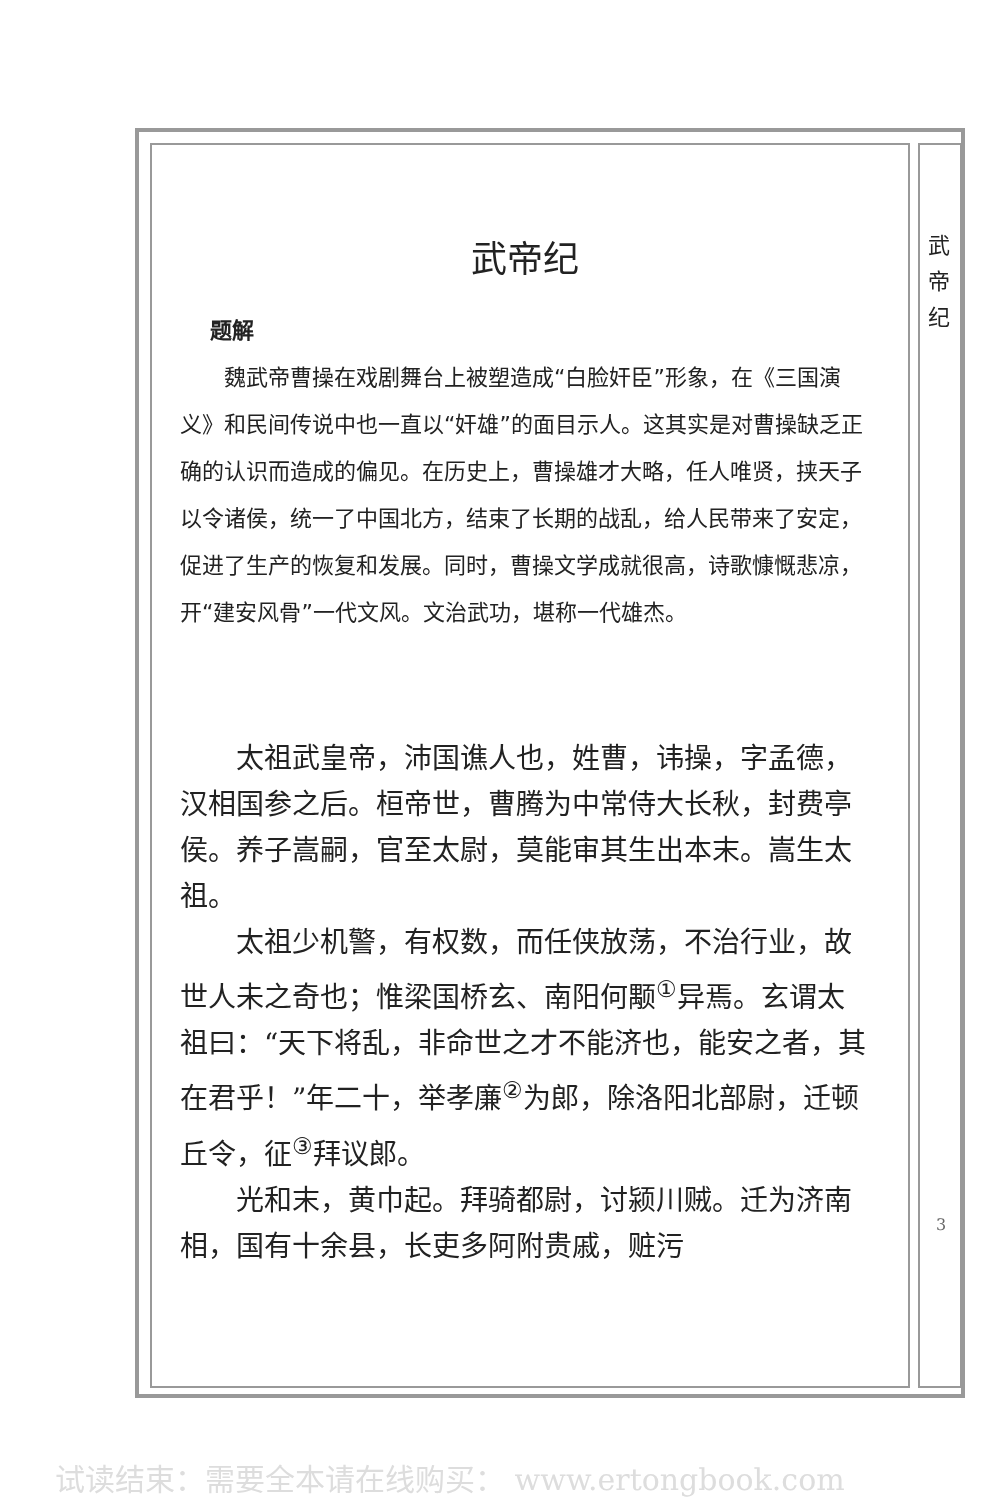武 帝 纪
武帝纪
题解
魏武帝曹操在戏剧舞台上被塑造成“白脸奸臣”形象，在《三国演义》和民间传说中也一直以“奸雄”的面目示人。这其实是对曹操缺乏正确的认识而造成的偏见。在历史上，曹操雄才大略，任人唯贤，挟天子以令诸侯，统一了中国北方，结束了长期的战乱，给人民带来了安定，促进了生产的恢复和发展。同时，曹操文学成就很高，诗歌慷慨悲凉，开“建安风骨”一代文风。文治武功，堪称一代雄杰。
太祖武皇帝，沛国谯人也，姓曹，讳操，字孟德，汉相国参之后。桓帝世，曹腾为中常侍大长秋，封费亭侯。养子嵩嗣，官至太尉，莫能审其生出本末。嵩生太祖。
太祖少机警，有权数，而任侠放荡，不治行业，故世人未之奇也；惟梁国桥玄、南阳何颙<sup>①</sup>异焉。玄谓太祖曰：“天下将乱，非命世之才不能济也，能安之者，其在君乎！”年二十，举孝廉<sup>②</sup>为郎，除洛阳北部尉，迁顿丘令，征<sup>③</sup>拜议郎。
光和末，黄巾起。拜骑都尉，讨颍川贼。迁为济南相，国有十余县，长吏多阿附贵戚，赃污
3
试读结束：需要全本请在线购买： www.ertongbook.com